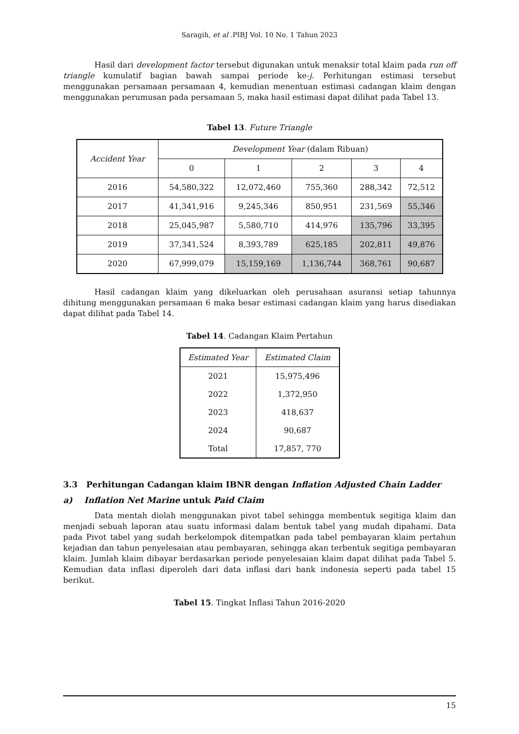Saragih, et al .PIBJ Vol. 10 No. 1 Tahun 2023
Hasil dari development factor tersebut digunakan untuk menaksir total klaim pada run off triangle kumulatif bagian bawah sampai periode ke-j. Perhitungan estimasi tersebut menggunakan persamaan persamaan 4, kemudian menentuan estimasi cadangan klaim dengan menggunakan perumusan pada persamaan 5, maka hasil estimasi dapat dilihat pada Tabel 13.
Tabel 13. Future Triangle
| Accident Year | Development Year (dalam Ribuan) | | | | |
| --- | --- | --- | --- | --- | --- |
| | 0 | 1 | 2 | 3 | 4 |
| 2016 | 54,580,322 | 12,072,460 | 755,360 | 288,342 | 72,512 |
| 2017 | 41,341,916 | 9,245,346 | 850,951 | 231,569 | 55,346 |
| 2018 | 25,045,987 | 5,580,710 | 414,976 | 135,796 | 33,395 |
| 2019 | 37,341,524 | 8,393,789 | 625,185 | 202,811 | 49,876 |
| 2020 | 67,999,079 | 15,159,169 | 1,136,744 | 368,761 | 90,687 |
Hasil cadangan klaim yang dikeluarkan oleh perusahaan asuransi setiap tahunnya dihitung menggunakan persamaan 6 maka besar estimasi cadangan klaim yang harus disediakan dapat dilihat pada Tabel 14.
Tabel 14. Cadangan Klaim Pertahun
| Estimated Year | Estimated Claim |
| --- | --- |
| 2021 | 15,975,496 |
| 2022 | 1,372,950 |
| 2023 | 418,637 |
| 2024 | 90,687 |
| Total | 17,857, 770 |
3.3 Perhitungan Cadangan klaim IBNR dengan Inflation Adjusted Chain Ladder
a) Inflation Net Marine untuk Paid Claim
Data mentah diolah menggunakan pivot tabel sehingga membentuk segitiga klaim dan menjadi sebuah laporan atau suatu informasi dalam bentuk tabel yang mudah dipahami. Data pada Pivot tabel yang sudah berkelompok ditempatkan pada tabel pembayaran klaim pertahun kejadian dan tahun penyelesaian atau pembayaran, sehingga akan terbentuk segitiga pembayaran klaim. Jumlah klaim dibayar berdasarkan periode penyelesaian klaim dapat dilihat pada Tabel 5. Kemudian data inflasi diperoleh dari data inflasi dari bank indonesia seperti pada tabel 15 berikut.
Tabel 15. Tingkat Inflasi Tahun 2016-2020
15